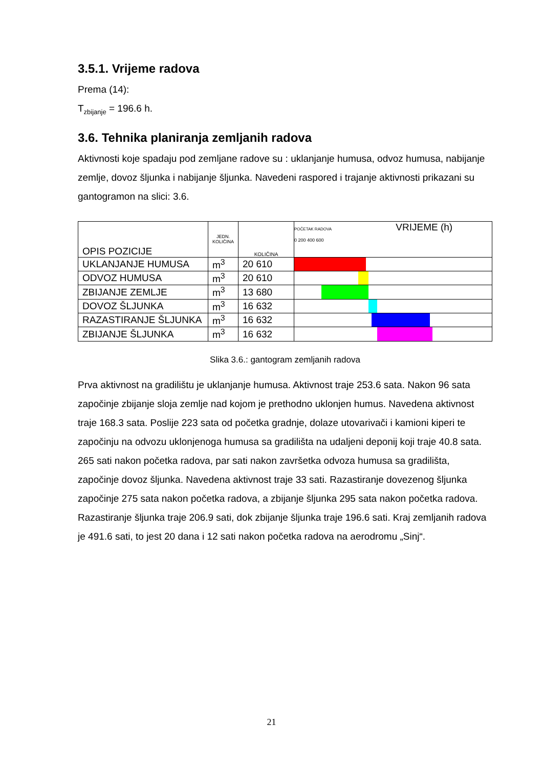3.5.1. Vrijeme radova
Prema (14):
T<sub>zbijanje</sub> = 196.6 h.
3.6. Tehnika planiranja zemljanih radova
Aktivnosti koje spadaju pod zemljane radove su : uklanjanje humusa, odvoz humusa, nabijanje zemlje, dovoz šljunka i nabijanje šljunka. Navedeni raspored i trajanje aktivnosti prikazani su gantogramon na slici: 3.6.
| OPIS POZICIJE | JEDN. KOLIČINA | KOLIČINA | POČETAK RADOVA VRIJEME (h) 0 200 400 600 |
| --- | --- | --- | --- |
| UKLANJANJE HUMUSA | m<sup>3</sup> | 20 610 | |
| ODVOZ HUMUSA | m<sup>3</sup> | 20 610 | |
| ZBIJANJE ZEMLJE | m<sup>3</sup> | 13 680 | |
| DOVOZ ŠLJUNKA | m<sup>3</sup> | 16 632 | |
| RAZASTIRANJE ŠLJUNKA | m<sup>3</sup> | 16 632 | |
| ZBIJANJE ŠLJUNKA | m<sup>3</sup> | 16 632 | |
Slika 3.6.: gantogram zemljanih radova
Prva aktivnost na gradilištu je uklanjanje humusa. Aktivnost traje 253.6 sata. Nakon 96 sata započinje zbijanje sloja zemlje nad kojom je prethodno uklonjen humus. Navedena aktivnost traje 168.3 sata. Poslije 223 sata od početka gradnje, dolaze utovarivači i kamioni kiperi te započinju na odvozu uklonjenoga humusa sa gradilišta na udaljeni deponij koji traje 40.8 sata. 265 sati nakon početka radova, par sati nakon završetka odvoza humusa sa gradilišta, započinje dovoz šljunka. Navedena aktivnost traje 33 sati. Razastiranje dovezenog šljunka započinje 275 sata nakon početka radova, a zbijanje šljunka 295 sata nakon početka radova. Razastiranje šljunka traje 206.9 sati, dok zbijanje šljunka traje 196.6 sati. Kraj zemljanih radova je 491.6 sati, to jest 20 dana i 12 sati nakon početka radova na aerodromu „Sinj“.
21